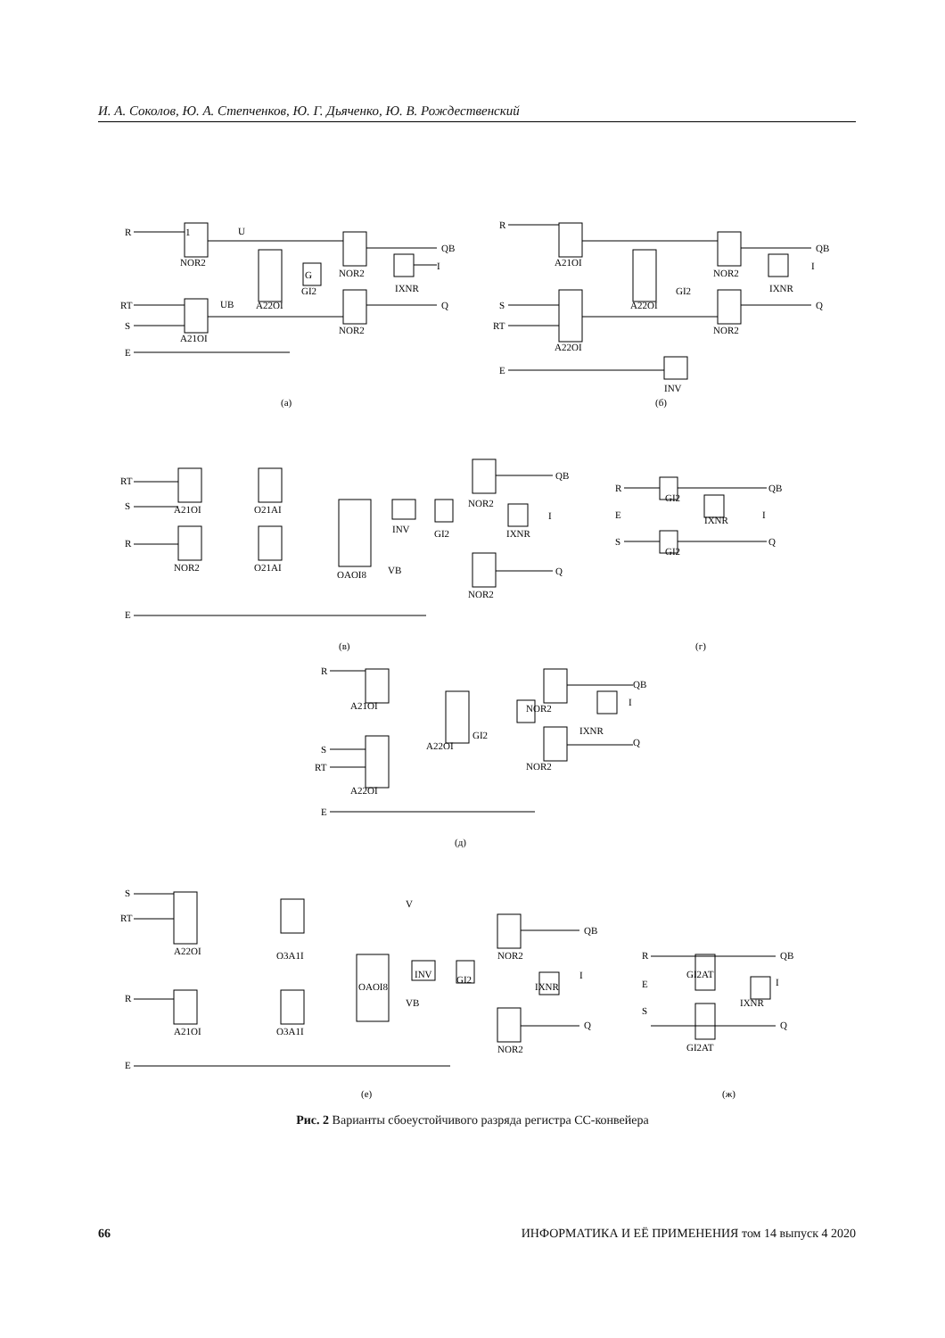И. А. Соколов, Ю. А. Степченков, Ю. Г. Дьяченко, Ю. В. Рождественский
R
1
U
RT
S
E
NOR2
A21OI
A22OI
G
GI2
NOR2
NOR2
IXNR
QB
I
Q
UB
(а)
R
S
RT
E
A21OI
A22OI
A22OI
GI2
NOR2
NOR2
IXNR
QB
I
Q
INV
(б)
RT
S
R
E
A21OI
O21AI
NOR2
O21AI
OAOI8
INV
GI2
NOR2
NOR2
IXNR
QB
I
Q
VB
(в)
R
E
S
GI2
GI2
IXNR
QB
I
Q
(г)
R
S
RT
E
A21OI
A22OI
A22OI
GI2
NOR2
NOR2
IXNR
QB
I
Q
(д)
S
RT
R
E
A22OI
O3A1I
A21OI
O3A1I
OAOI8
INV
GI2
NOR2
NOR2
IXNR
QB
I
Q
VB
V
(е)
R
E
S
GI2AT
GI2AT
IXNR
QB
I
Q
(ж)
Рис. 2 Варианты сбоеустойчивого разряда регистра СС-конвейера
66 ИНФОРМАТИКА И ЕЁ ПРИМЕНЕНИЯ том 14 выпуск 4 2020